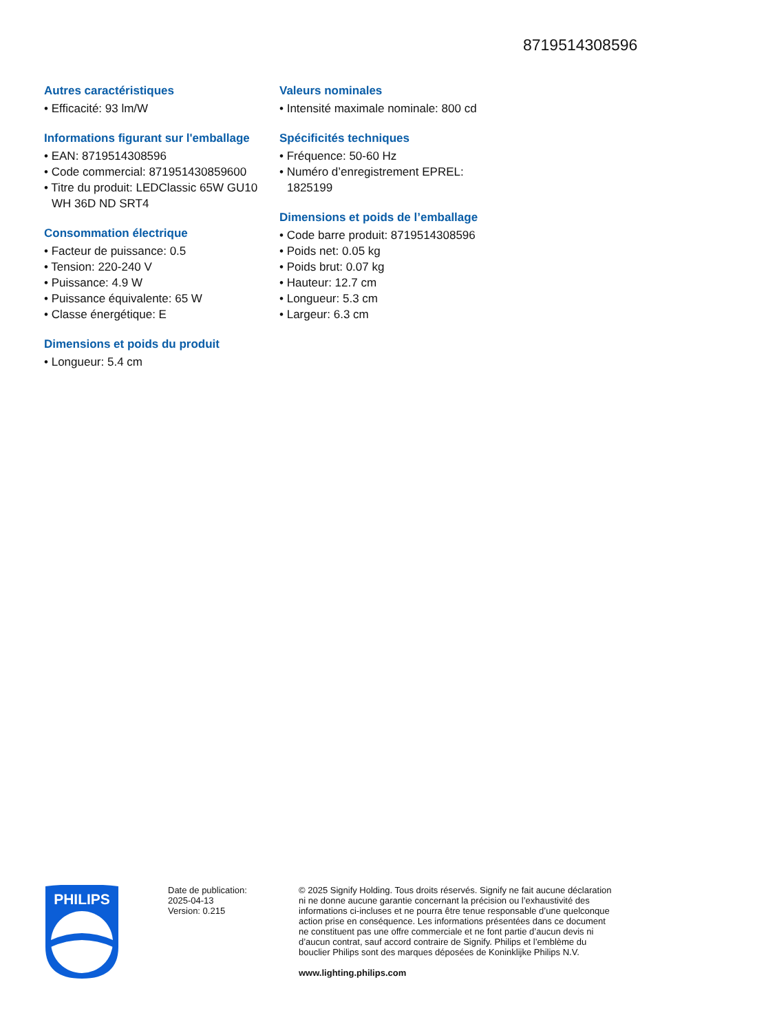8719514308596
Autres caractéristiques
• Efficacité: 93 lm/W
Informations figurant sur l'emballage
• EAN: 8719514308596
• Code commercial: 871951430859600
• Titre du produit: LEDClassic 65W GU10 WH 36D ND SRT4
Consommation électrique
• Facteur de puissance: 0.5
• Tension: 220-240 V
• Puissance: 4.9 W
• Puissance équivalente: 65 W
• Classe énergétique: E
Dimensions et poids du produit
• Longueur: 5.4 cm
Valeurs nominales
• Intensité maximale nominale: 800 cd
Spécificités techniques
• Fréquence: 50-60 Hz
• Numéro d’enregistrement EPREL: 1825199
Dimensions et poids de l’emballage
• Code barre produit: 8719514308596
• Poids net: 0.05 kg
• Poids brut: 0.07 kg
• Hauteur: 12.7 cm
• Longueur: 5.3 cm
• Largeur: 6.3 cm
PHILIPS
Date de publication:
2025-04-13
Version: 0.215
© 2025 Signify Holding. Tous droits réservés. Signify ne fait aucune déclaration ni ne donne aucune garantie concernant la précision ou l’exhaustivité des informations ci-incluses et ne pourra être tenue responsable d’une quelconque action prise en conséquence. Les informations présentées dans ce document ne constituent pas une offre commerciale et ne font partie d’aucun devis ni d’aucun contrat, sauf accord contraire de Signify. Philips et l’emblème du bouclier Philips sont des marques déposées de Koninklijke Philips N.V.
www.lighting.philips.com